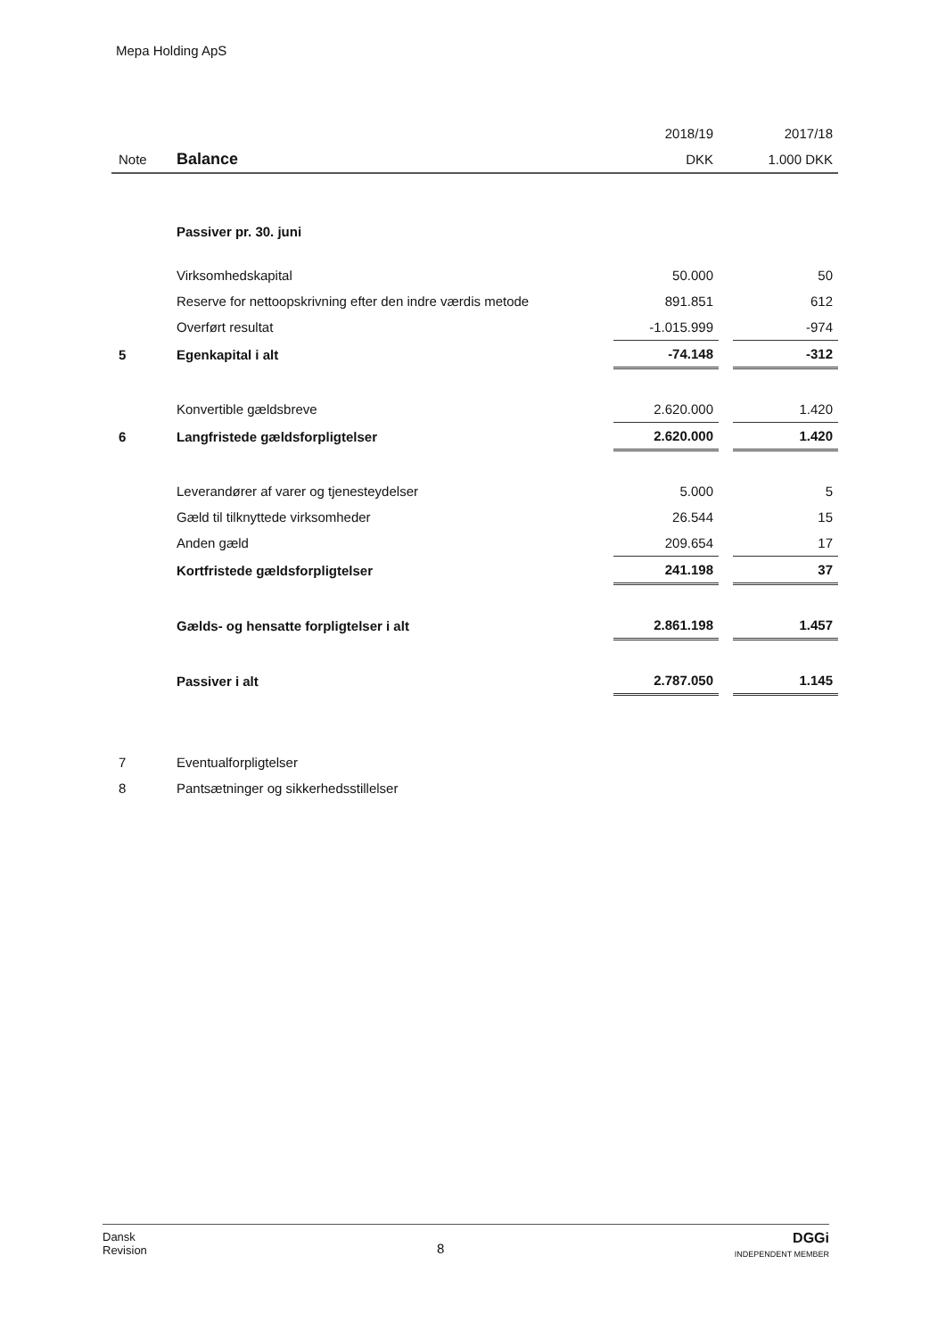Mepa Holding ApS
| | | 2018/19 | | 2017/18 |
| Note | Balance | DKK | | 1.000 DKK |
| | Passiver pr. 30. juni | | | |
| | Virksomhedskapital | 50.000 | | 50 |
| | Reserve for nettoopskrivning efter den indre værdis metode | 891.851 | | 612 |
| | Overført resultat | -1.015.999 | | -974 |
| 5 | Egenkapital i alt | -74.148 | | -312 |
| | Konvertible gældsbreve | 2.620.000 | | 1.420 |
| 6 | Langfristede gældsforpligtelser | 2.620.000 | | 1.420 |
| | Leverandører af varer og tjenesteydelser | 5.000 | | 5 |
| | Gæld til tilknyttede virksomheder | 26.544 | | 15 |
| | Anden gæld | 209.654 | | 17 |
| | Kortfristede gældsforpligtelser | 241.198 | | 37 |
| | Gælds- og hensatte forpligtelser i alt | 2.861.198 | | 1.457 |
| | Passiver i alt | 2.787.050 | | 1.145 |
| 7 | Eventualforpligtelser | | | |
| 8 | Pantsætninger og sikkerhedsstillelser | | | |
Dansk
Revision
8
DGGi
INDEPENDENT MEMBER